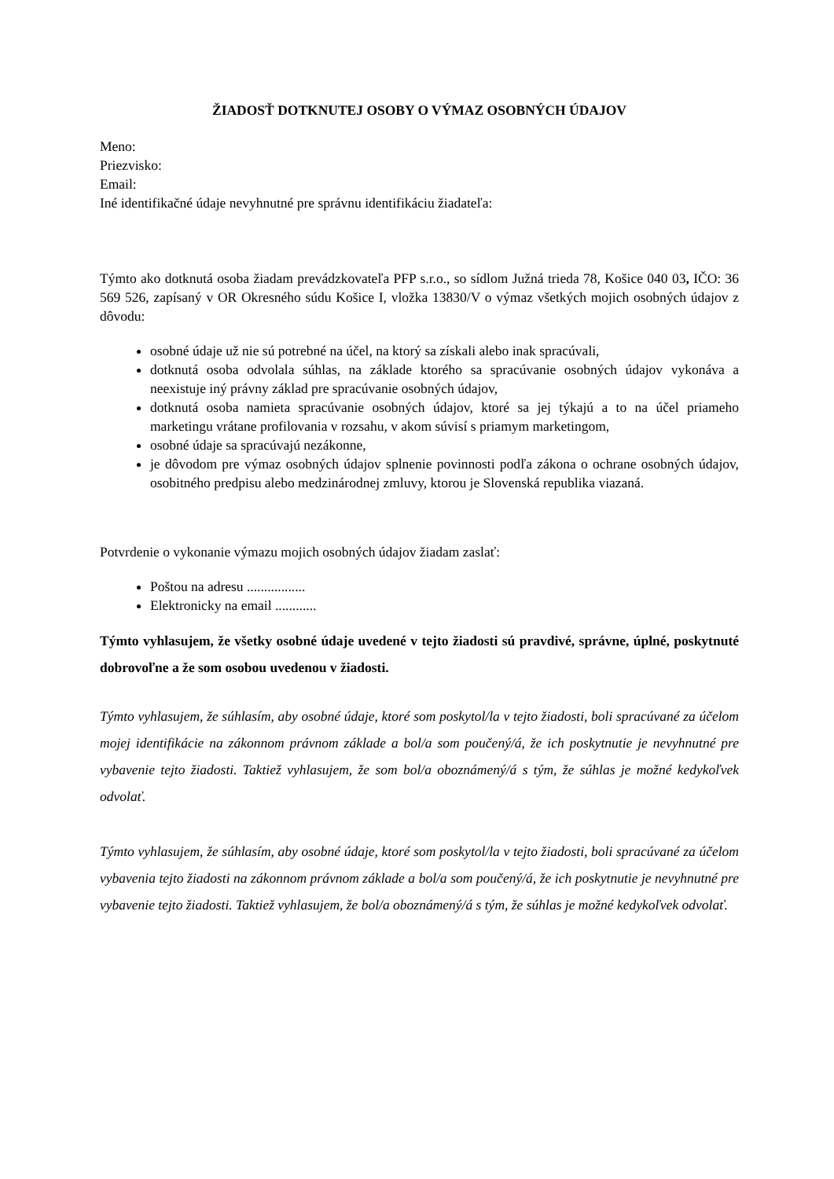ŽIADOSŤ DOTKNUTEJ OSOBY O VÝMAZ OSOBNÝCH ÚDAJOV
Meno:
Priezvisko:
Email:
Iné identifikačné údaje nevyhnutné pre správnu identifikáciu žiadateľa:
Týmto ako dotknutá osoba žiadam prevádzkovateľa PFP s.r.o., so sídlom Južná trieda 78, Košice 040 03, IČO: 36 569 526, zapísaný v OR Okresného súdu Košice I, vložka 13830/V o výmaz všetkých mojich osobných údajov z dôvodu:
osobné údaje už nie sú potrebné na účel, na ktorý sa získali alebo inak spracúvali,
dotknutá osoba odvolala súhlas, na základe ktorého sa spracúvanie osobných údajov vykonáva a neexistuje iný právny základ pre spracúvanie osobných údajov,
dotknutá osoba namieta spracúvanie osobných údajov, ktoré sa jej týkajú a to na účel priameho marketingu vrátane profilovania v rozsahu, v akom súvisí s priamym marketingom,
osobné údaje sa spracúvajú nezákonne,
je dôvodom pre výmaz osobných údajov splnenie povinnosti podľa zákona o ochrane osobných údajov, osobitného predpisu alebo medzinárodnej zmluvy, ktorou je Slovenská republika viazaná.
Potvrdenie o vykonanie výmazu mojich osobných údajov žiadam zaslať:
Poštou na adresu .................
Elektronicky na email ............
Týmto vyhlasujem, že všetky osobné údaje uvedené v tejto žiadosti sú pravdivé, správne, úplné, poskytnuté dobrovoľne a že som osobou uvedenou v žiadosti.
Týmto vyhlasujem, že súhlasím, aby osobné údaje, ktoré som poskytol/la v tejto žiadosti, boli spracúvané za účelom mojej identifikácie na zákonnom právnom základe a bol/a som poučený/á, že ich poskytnutie je nevyhnutné pre vybavenie tejto žiadosti. Taktiež vyhlasujem, že som bol/a oboznámený/á s tým, že súhlas je možné kedykoľvek odvolať.
Týmto vyhlasujem, že súhlasím, aby osobné údaje, ktoré som poskytol/la v tejto žiadosti, boli spracúvané za účelom vybavenia tejto žiadosti na zákonnom právnom základe a bol/a som poučený/á, že ich poskytnutie je nevyhnutné pre vybavenie tejto žiadosti. Taktiež vyhlasujem, že bol/a oboznámený/á s tým, že súhlas je možné kedykoľvek odvolať.